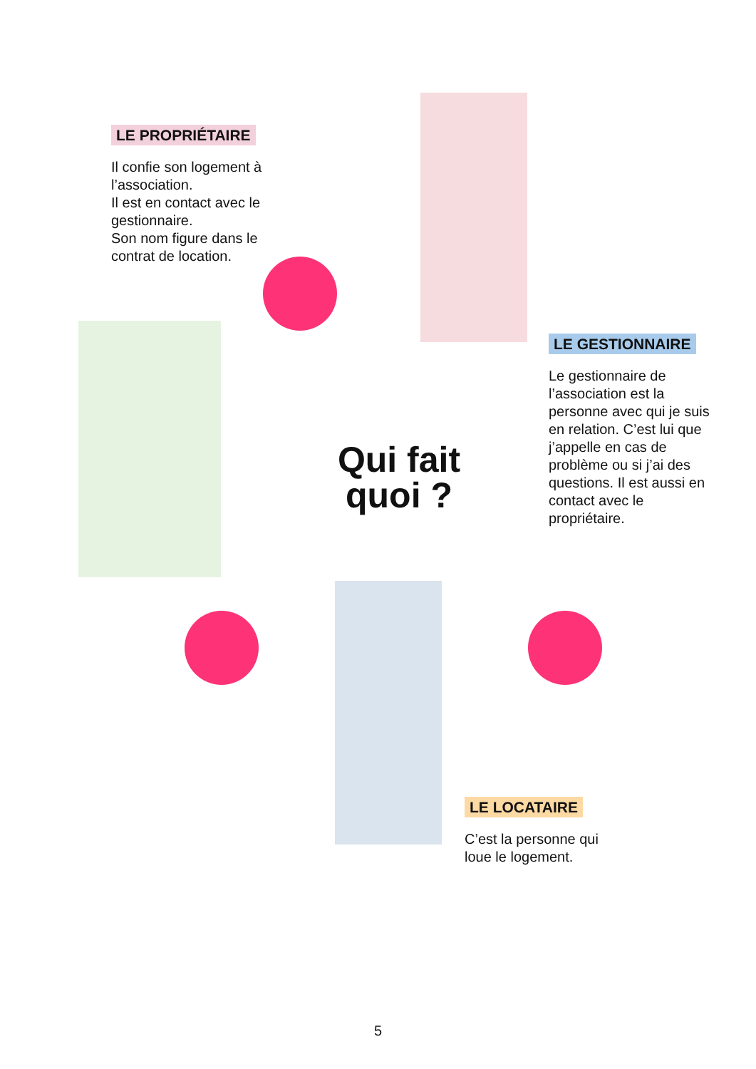LE PROPRIÉTAIRE
Il confie son logement à l’association.
Il est en contact avec le gestionnaire.
Son nom figure dans le contrat de location.
LE GESTIONNAIRE
Le gestionnaire de l’association est la personne avec qui je suis en relation. C’est lui que j’appelle en cas de problème ou si j’ai des questions. Il est aussi en contact avec le propriétaire.
Qui fait quoi ?
LE LOCATAIRE
C’est la personne qui loue le logement.
5